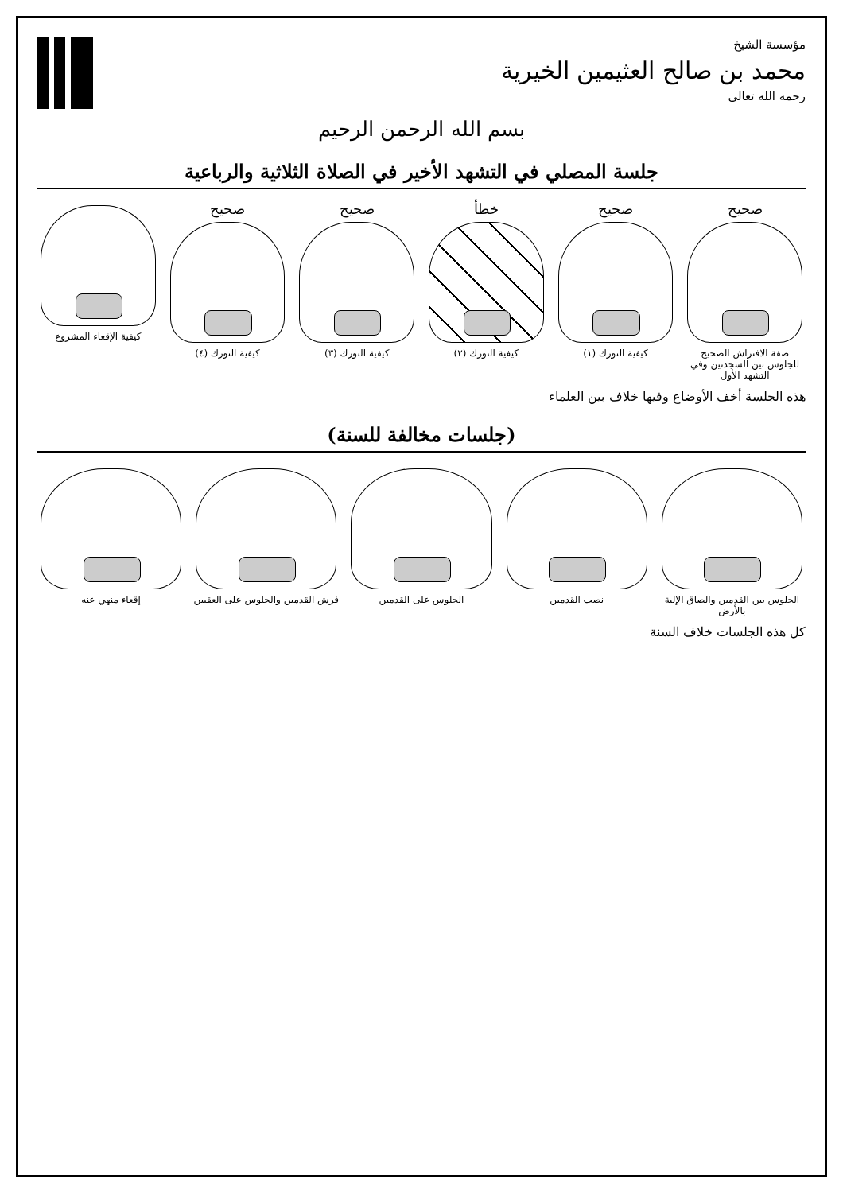مؤسسة الشيخ
محمد بن صالح العثيمين الخيرية
رحمه الله تعالى
بسم الله الرحمن الرحيم
جلسة المصلي في التشهد الأخير في الصلاة الثلاثية والرباعية
صحيح
صفة الافتراش الصحيح للجلوس بين السجدتين وفي التشهد الأول
صحيح
كيفية التورك (١)
خطأ
كيفية التورك (٢)
صحيح
كيفية التورك (٣)
صحيح
كيفية التورك (٤)
كيفية الإقعاء المشروع
هذه الجلسة أخف الأوضاع وفيها خلاف بين العلماء
(جلسات مخالفة للسنة)
الجلوس بين القدمين والصاق الإلية بالأرض
نصب القدمين الجلوس على القدمين فرش القدمين والجلوس على العقبين
إقعاء منهي عنه
كل هذه الجلسات خلاف السنة